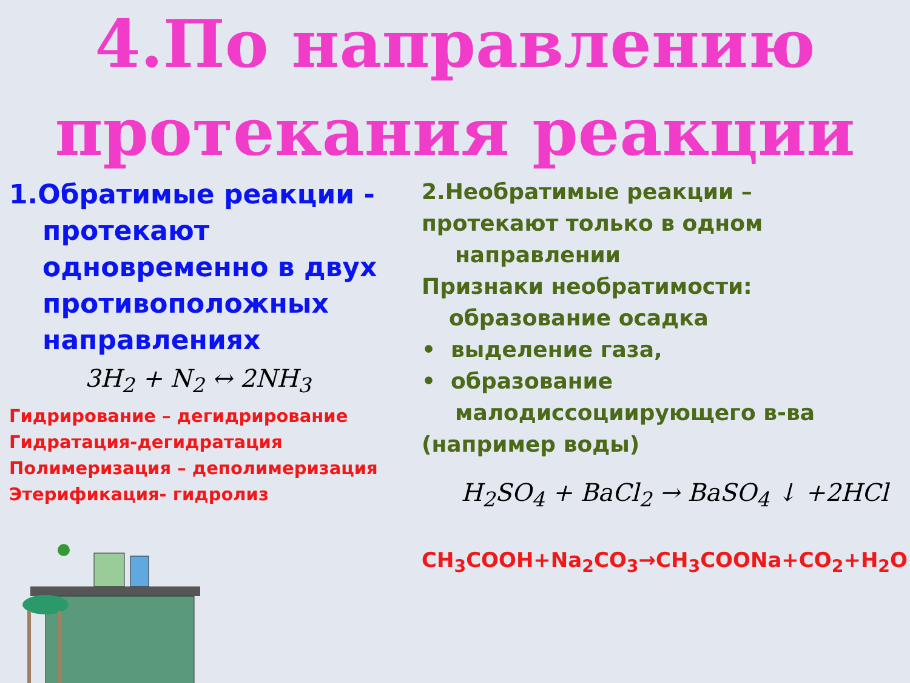4.По направлению
протекания реакции
1.Обратимые реакции -
протекают одновременно в двух противоположных направлениях
3H<sub>2</sub> + N<sub>2</sub> ↔ 2NH<sub>3</sub>
Гидрирование – дегидрирование
Гидратация-дегидратация
Полимеризация – деполимеризация
Этерификация- гидролиз
2.Необратимые реакции –
протекают только в одном
направлении
Признаки необратимости:
образование осадка
• выделение газа,
• образование
малодиссоциирующего в-ва (например воды)
H<sub>2</sub>SO<sub>4</sub> + BaCl<sub>2</sub> → BaSO<sub>4</sub> ↓ +2HCl
CH<sub>3</sub>COOH+Na<sub>2</sub>CO<sub>3</sub>→CH<sub>3</sub>COONa+CO<sub>2</sub>+H<sub>2</sub>O